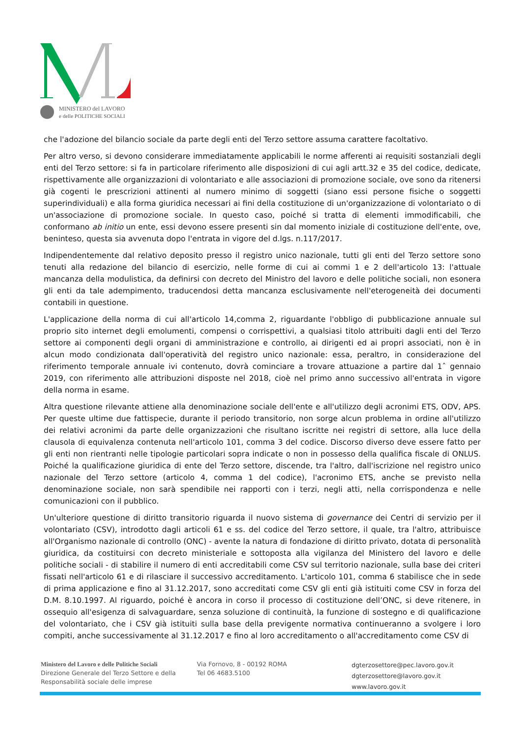MINISTERO del LAVORO
e delle POLITICHE SOCIALI
che l'adozione del bilancio sociale da parte degli enti del Terzo settore assuma carattere facoltativo.
Per altro verso, si devono considerare immediatamente applicabili le norme afferenti ai requisiti sostanziali degli enti del Terzo settore: si fa in particolare riferimento alle disposizioni di cui agli artt.32 e 35 del codice, dedicate, rispettivamente alle organizzazioni di volontariato e alle associazioni di promozione sociale, ove sono da ritenersi già cogenti le prescrizioni attinenti al numero minimo di soggetti (siano essi persone fisiche o soggetti superindividuali) e alla forma giuridica necessari ai fini della costituzione di un'organizzazione di volontariato o di un'associazione di promozione sociale. In questo caso, poiché si tratta di elementi immodificabili, che conformano ab initio un ente, essi devono essere presenti sin dal momento iniziale di costituzione dell'ente, ove, beninteso, questa sia avvenuta dopo l'entrata in vigore del d.lgs. n.117/2017.
Indipendentemente dal relativo deposito presso il registro unico nazionale, tutti gli enti del Terzo settore sono tenuti alla redazione del bilancio di esercizio, nelle forme di cui ai commi 1 e 2 dell'articolo 13: l'attuale mancanza della modulistica, da definirsi con decreto del Ministro del lavoro e delle politiche sociali, non esonera gli enti da tale adempimento, traducendosi detta mancanza esclusivamente nell'eterogeneità dei documenti contabili in questione.
L'applicazione della norma di cui all'articolo 14,comma 2, riguardante l'obbligo di pubblicazione annuale sul proprio sito internet degli emolumenti, compensi o corrispettivi, a qualsiasi titolo attribuiti dagli enti del Terzo settore ai componenti degli organi di amministrazione e controllo, ai dirigenti ed ai propri associati, non è in alcun modo condizionata dall'operatività del registro unico nazionale: essa, peraltro, in considerazione del riferimento temporale annuale ivi contenuto, dovrà cominciare a trovare attuazione a partire dal 1ˆ gennaio 2019, con riferimento alle attribuzioni disposte nel 2018, cioè nel primo anno successivo all'entrata in vigore della norma in esame.
Altra questione rilevante attiene alla denominazione sociale dell'ente e all'utilizzo degli acronimi ETS, ODV, APS. Per queste ultime due fattispecie, durante il periodo transitorio, non sorge alcun problema in ordine all'utilizzo dei relativi acronimi da parte delle organizzazioni che risultano iscritte nei registri di settore, alla luce della clausola di equivalenza contenuta nell'articolo 101, comma 3 del codice. Discorso diverso deve essere fatto per gli enti non rientranti nelle tipologie particolari sopra indicate o non in possesso della qualifica fiscale di ONLUS. Poiché la qualificazione giuridica di ente del Terzo settore, discende, tra l'altro, dall'iscrizione nel registro unico nazionale del Terzo settore (articolo 4, comma 1 del codice), l'acronimo ETS, anche se previsto nella denominazione sociale, non sarà spendibile nei rapporti con i terzi, negli atti, nella corrispondenza e nelle comunicazioni con il pubblico.
Un'ulteriore questione di diritto transitorio riguarda il nuovo sistema di governance dei Centri di servizio per il volontariato (CSV), introdotto dagli articoli 61 e ss. del codice del Terzo settore, il quale, tra l'altro, attribuisce all'Organismo nazionale di controllo (ONC) - avente la natura di fondazione di diritto privato, dotata di personalità giuridica, da costituirsi con decreto ministeriale e sottoposta alla vigilanza del Ministero del lavoro e delle politiche sociali - di stabilire il numero di enti accreditabili come CSV sul territorio nazionale, sulla base dei criteri fissati nell'articolo 61 e di rilasciare il successivo accreditamento. L'articolo 101, comma 6 stabilisce che in sede di prima applicazione e fino al 31.12.2017, sono accreditati come CSV gli enti già istituiti come CSV in forza del D.M. 8.10.1997. Al riguardo, poiché è ancora in corso il processo di costituzione dell’ONC, si deve ritenere, in ossequio all'esigenza di salvaguardare, senza soluzione di continuità, la funzione di sostegno e di qualificazione del volontariato, che i CSV già istituiti sulla base della previgente normativa continueranno a svolgere i loro compiti, anche successivamente al 31.12.2017 e fino al loro accreditamento o all'accreditamento come CSV di
Ministero del Lavoro e delle Politiche Sociali
Direzione Generale del Terzo Settore e della Responsabilità sociale delle imprese
Via Fornovo, 8 - 00192 ROMA
Tel 06 4683.5100
dgterzosettore@pec.lavoro.gov.it
dgterzosettore@lavoro.gov.it
www.lavoro.gov.it